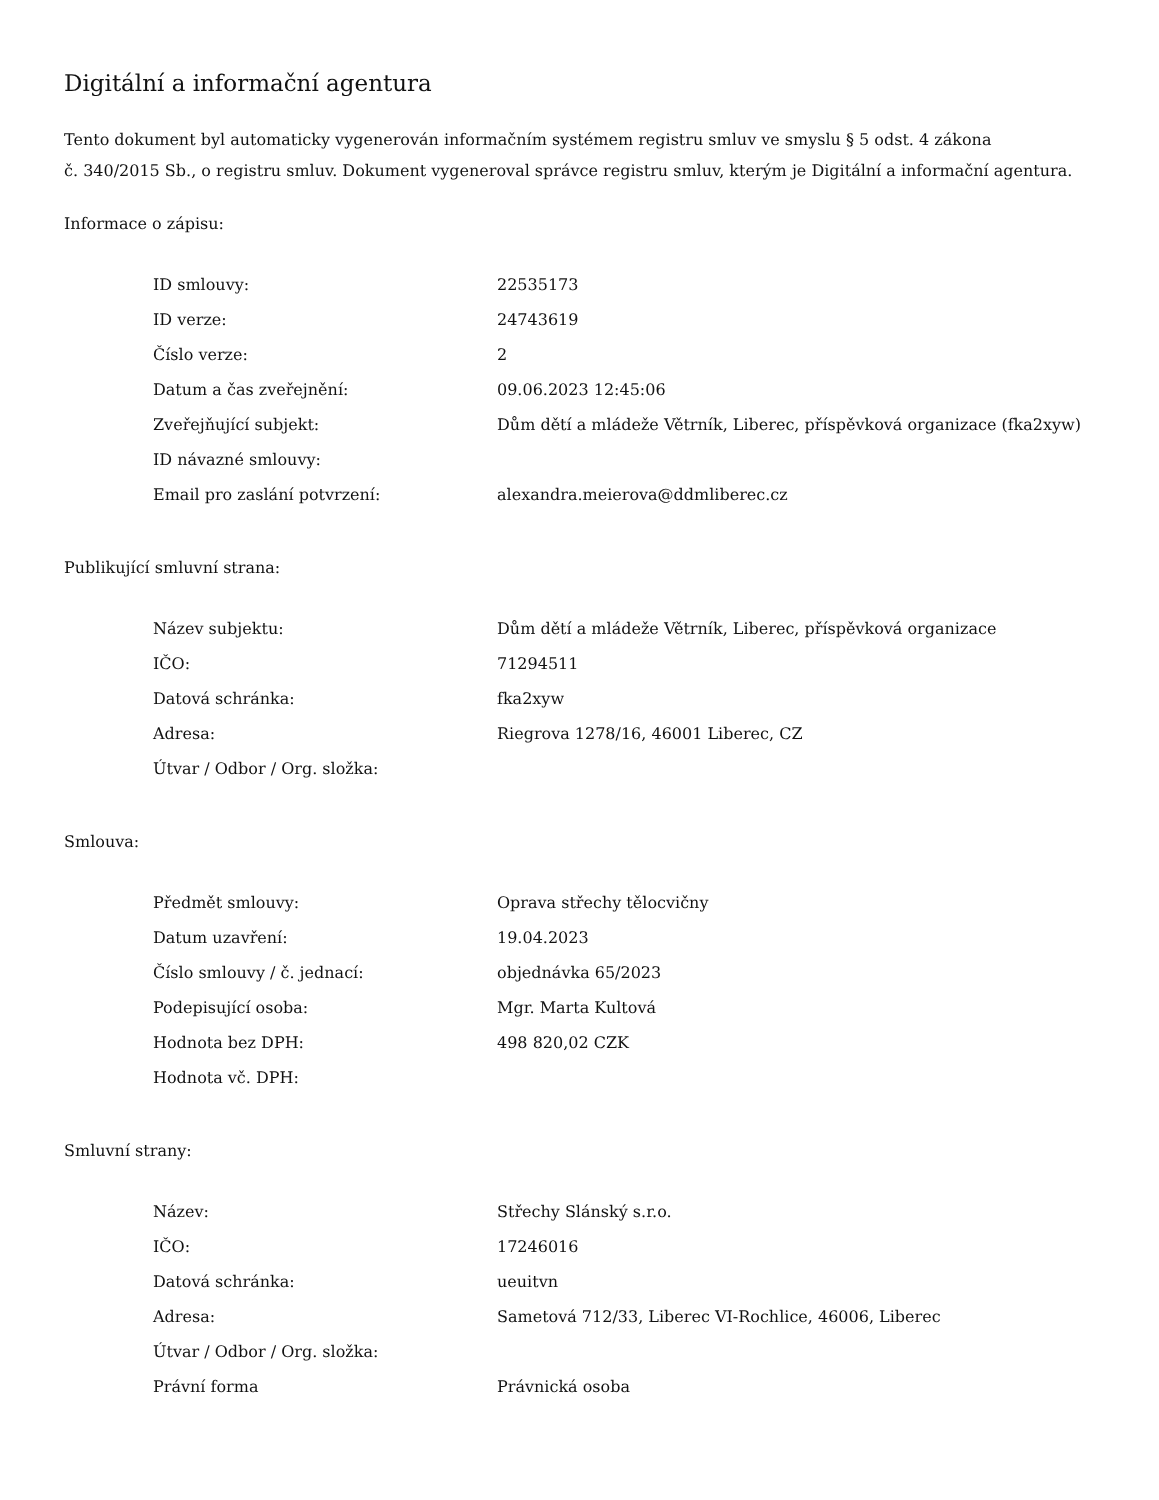Digitální a informační agentura
Tento dokument byl automaticky vygenerován informačním systémem registru smluv ve smyslu § 5 odst. 4 zákona
č. 340/2015 Sb., o registru smluv. Dokument vygeneroval správce registru smluv, kterým je Digitální a informační agentura.
Informace o zápisu:
| ID smlouvy: | 22535173 |
| ID verze: | 24743619 |
| Číslo verze: | 2 |
| Datum a čas zveřejnění: | 09.06.2023 12:45:06 |
| Zveřejňující subjekt: | Dům dětí a mládeže Větrník, Liberec, příspěvková organizace (fka2xyw) |
| ID návazné smlouvy: | |
| Email pro zaslání potvrzení: | alexandra.meierova@ddmliberec.cz |
Publikující smluvní strana:
| Název subjektu: | Dům dětí a mládeže Větrník, Liberec, příspěvková organizace |
| IČO: | 71294511 |
| Datová schránka: | fka2xyw |
| Adresa: | Riegrova 1278/16, 46001 Liberec, CZ |
| Útvar / Odbor / Org. složka: | |
Smlouva:
| Předmět smlouvy: | Oprava střechy tělocvičny |
| Datum uzavření: | 19.04.2023 |
| Číslo smlouvy / č. jednací: | objednávka 65/2023 |
| Podepisující osoba: | Mgr. Marta Kultová |
| Hodnota bez DPH: | 498 820,02 CZK |
| Hodnota vč. DPH: | |
Smluvní strany:
| Název: | Střechy Slánský s.r.o. |
| IČO: | 17246016 |
| Datová schránka: | ueuitvn |
| Adresa: | Sametová 712/33, Liberec VI-Rochlice, 46006, Liberec |
| Útvar / Odbor / Org. složka: | |
| Právní forma | Právnická osoba |